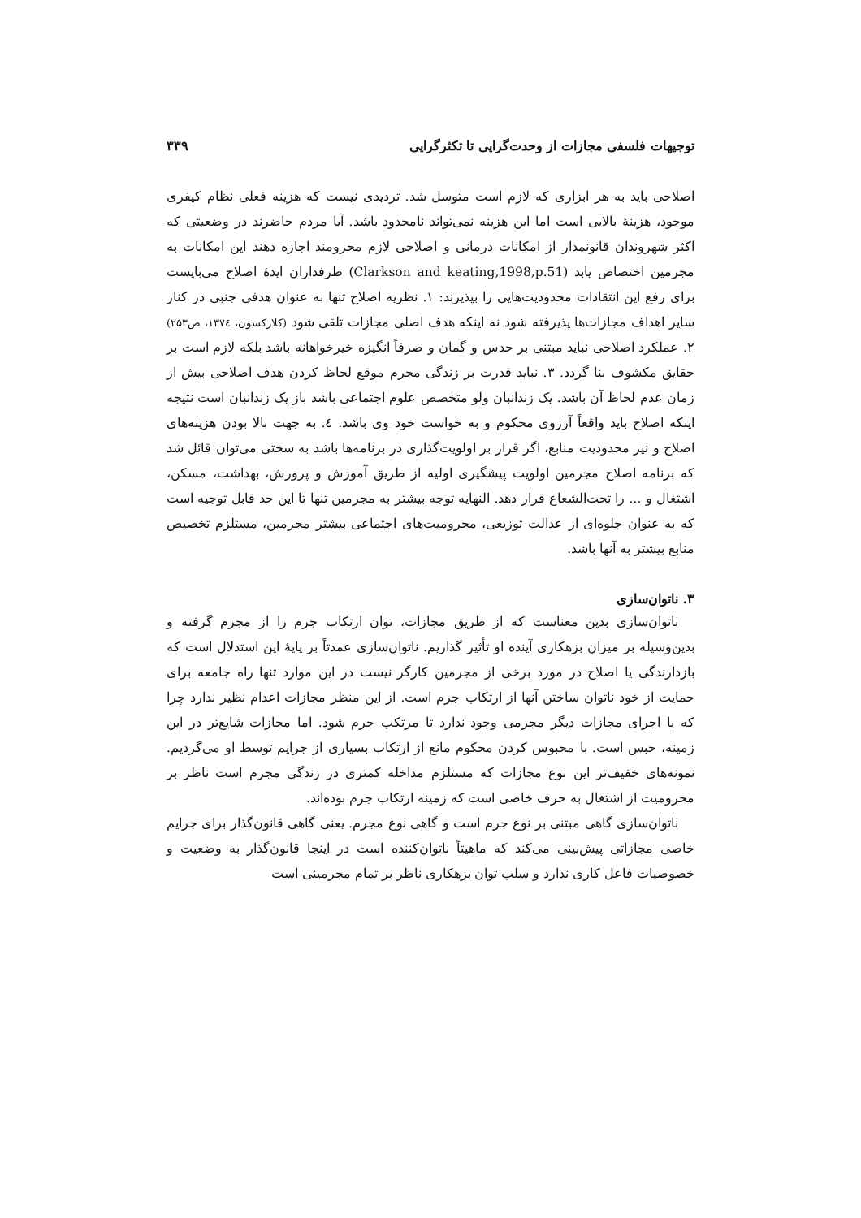توجیهات فلسفی مجازات از وحدت‌گرایی تا تکثرگرایی ۳۳۹
اصلاحی باید به هر ابزاری که لازم است متوسل شد. تردیدی نیست که هزینه فعلی نظام کیفری موجود، هزینهٔ بالایی است اما این هزینه نمی‌تواند نامحدود باشد. آیا مردم حاضرند در وضعیتی که اکثر شهروندان قانونمدار از امکانات درمانی و اصلاحی لازم محرومند اجازه دهند این امکانات به مجرمین اختصاص یابد (Clarkson and keating,1998,p.51) طرفداران ایدهٔ اصلاح می‌بایست برای رفع این انتقادات محدودیت‌هایی را بپذیرند: ۱. نظریه اصلاح تنها به عنوان هدفی جنبی در کنار سایر اهداف مجازات‌ها پذیرفته شود نه اینکه هدف اصلی مجازات تلقی شود (کلارکسون، ۱۳۷٤، ص۲۵۳) ۲. عملکرد اصلاحی نباید مبتنی بر حدس و گمان و صرفاً انگیزه خیرخواهانه باشد بلکه لازم است بر حقایق مکشوف بنا گردد. ۳. نباید قدرت بر زندگی مجرم موقع لحاظ کردن هدف اصلاحی بیش از زمان عدم لحاظ آن باشد. یک زندانبان ولو متخصص علوم اجتماعی باشد باز یک زندانبان است نتیجه اینکه اصلاح باید واقعاً آرزوی محکوم و به خواست خود وی باشد. ٤. به جهت بالا بودن هزینه‌های اصلاح و نیز محدودیت منابع، اگر قرار بر اولویت‌گذاری در برنامه‌ها باشد به سختی می‌توان قائل شد که برنامه اصلاح مجرمین اولویت پیشگیری اولیه از طریق آموزش و پرورش، بهداشت، مسکن، اشتغال و ... را تحت‌الشعاع قرار دهد. النهایه توجه بیشتر به مجرمین تنها تا این حد قابل توجیه است که به عنوان جلوه‌ای از عدالت توزیعی، محرومیت‌های اجتماعی بیشتر مجرمین، مستلزم تخصیص منابع بیشتر به آنها باشد.
۳. ناتوان‌سازی
ناتوان‌سازی بدین معناست که از طریق مجازات، توان ارتکاب جرم را از مجرم گرفته و بدین‌وسیله بر میزان بزهکاری آینده او تأثیر گذاریم. ناتوان‌سازی عمدتاً بر پایهٔ این استدلال است که بازدارندگی یا اصلاح در مورد برخی از مجرمین کارگر نیست در این موارد تنها راه جامعه برای حمایت از خود ناتوان ساختن آنها از ارتکاب جرم است. از این منظر مجازات اعدام نظیر ندارد چرا که با اجرای مجازات دیگر مجرمی وجود ندارد تا مرتکب جرم شود. اما مجازات شایع‌تر در این زمینه، حبس است. با محبوس کردن محکوم مانع از ارتکاب بسیاری از جرایم توسط او می‌گردیم. نمونه‌های خفیف‌تر این نوع مجازات که مستلزم مداخله کمتری در زندگی مجرم است ناظر بر محرومیت از اشتغال به حرف خاصی است که زمینه ارتکاب جرم بوده‌اند.
ناتوان‌سازی گاهی مبتنی بر نوع جرم است و گاهی نوع مجرم. یعنی گاهی قانون‌گذار برای جرایم خاصی مجازاتی پیش‌بینی می‌کند که ماهیتاً ناتوان‌کننده است در اینجا قانون‌گذار به وضعیت و خصوصیات فاعل کاری ندارد و سلب توان بزهکاری ناظر بر تمام مجرمینی است